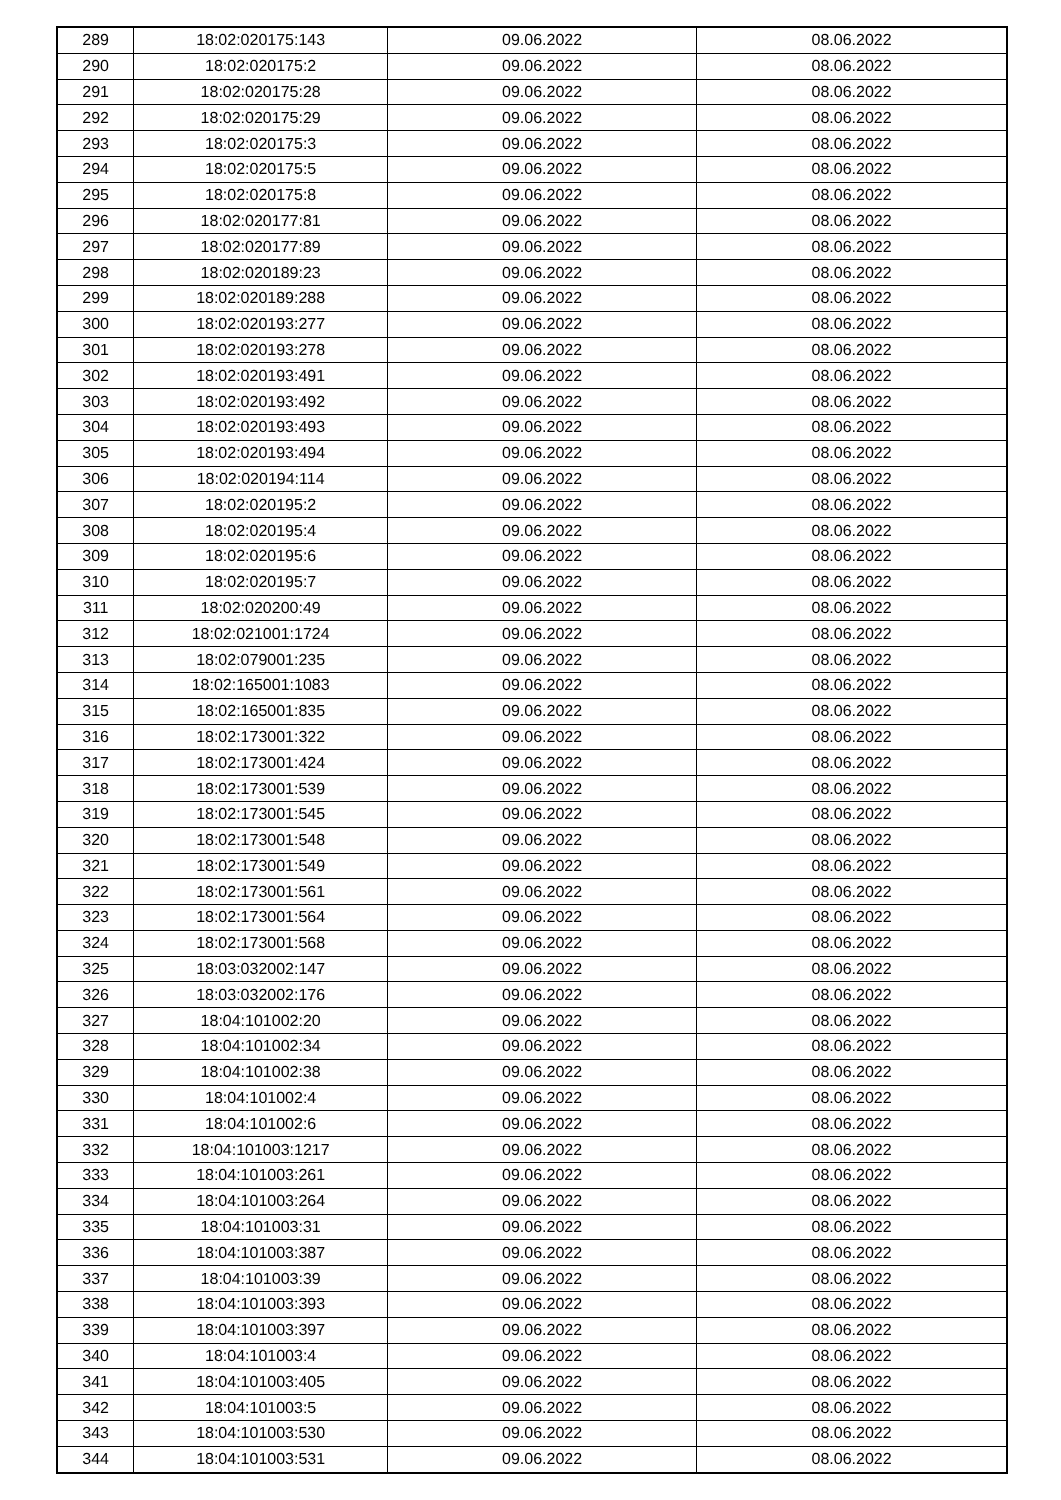| 289 | 18:02:020175:143 | 09.06.2022 | 08.06.2022 |
| 290 | 18:02:020175:2 | 09.06.2022 | 08.06.2022 |
| 291 | 18:02:020175:28 | 09.06.2022 | 08.06.2022 |
| 292 | 18:02:020175:29 | 09.06.2022 | 08.06.2022 |
| 293 | 18:02:020175:3 | 09.06.2022 | 08.06.2022 |
| 294 | 18:02:020175:5 | 09.06.2022 | 08.06.2022 |
| 295 | 18:02:020175:8 | 09.06.2022 | 08.06.2022 |
| 296 | 18:02:020177:81 | 09.06.2022 | 08.06.2022 |
| 297 | 18:02:020177:89 | 09.06.2022 | 08.06.2022 |
| 298 | 18:02:020189:23 | 09.06.2022 | 08.06.2022 |
| 299 | 18:02:020189:288 | 09.06.2022 | 08.06.2022 |
| 300 | 18:02:020193:277 | 09.06.2022 | 08.06.2022 |
| 301 | 18:02:020193:278 | 09.06.2022 | 08.06.2022 |
| 302 | 18:02:020193:491 | 09.06.2022 | 08.06.2022 |
| 303 | 18:02:020193:492 | 09.06.2022 | 08.06.2022 |
| 304 | 18:02:020193:493 | 09.06.2022 | 08.06.2022 |
| 305 | 18:02:020193:494 | 09.06.2022 | 08.06.2022 |
| 306 | 18:02:020194:114 | 09.06.2022 | 08.06.2022 |
| 307 | 18:02:020195:2 | 09.06.2022 | 08.06.2022 |
| 308 | 18:02:020195:4 | 09.06.2022 | 08.06.2022 |
| 309 | 18:02:020195:6 | 09.06.2022 | 08.06.2022 |
| 310 | 18:02:020195:7 | 09.06.2022 | 08.06.2022 |
| 311 | 18:02:020200:49 | 09.06.2022 | 08.06.2022 |
| 312 | 18:02:021001:1724 | 09.06.2022 | 08.06.2022 |
| 313 | 18:02:079001:235 | 09.06.2022 | 08.06.2022 |
| 314 | 18:02:165001:1083 | 09.06.2022 | 08.06.2022 |
| 315 | 18:02:165001:835 | 09.06.2022 | 08.06.2022 |
| 316 | 18:02:173001:322 | 09.06.2022 | 08.06.2022 |
| 317 | 18:02:173001:424 | 09.06.2022 | 08.06.2022 |
| 318 | 18:02:173001:539 | 09.06.2022 | 08.06.2022 |
| 319 | 18:02:173001:545 | 09.06.2022 | 08.06.2022 |
| 320 | 18:02:173001:548 | 09.06.2022 | 08.06.2022 |
| 321 | 18:02:173001:549 | 09.06.2022 | 08.06.2022 |
| 322 | 18:02:173001:561 | 09.06.2022 | 08.06.2022 |
| 323 | 18:02:173001:564 | 09.06.2022 | 08.06.2022 |
| 324 | 18:02:173001:568 | 09.06.2022 | 08.06.2022 |
| 325 | 18:03:032002:147 | 09.06.2022 | 08.06.2022 |
| 326 | 18:03:032002:176 | 09.06.2022 | 08.06.2022 |
| 327 | 18:04:101002:20 | 09.06.2022 | 08.06.2022 |
| 328 | 18:04:101002:34 | 09.06.2022 | 08.06.2022 |
| 329 | 18:04:101002:38 | 09.06.2022 | 08.06.2022 |
| 330 | 18:04:101002:4 | 09.06.2022 | 08.06.2022 |
| 331 | 18:04:101002:6 | 09.06.2022 | 08.06.2022 |
| 332 | 18:04:101003:1217 | 09.06.2022 | 08.06.2022 |
| 333 | 18:04:101003:261 | 09.06.2022 | 08.06.2022 |
| 334 | 18:04:101003:264 | 09.06.2022 | 08.06.2022 |
| 335 | 18:04:101003:31 | 09.06.2022 | 08.06.2022 |
| 336 | 18:04:101003:387 | 09.06.2022 | 08.06.2022 |
| 337 | 18:04:101003:39 | 09.06.2022 | 08.06.2022 |
| 338 | 18:04:101003:393 | 09.06.2022 | 08.06.2022 |
| 339 | 18:04:101003:397 | 09.06.2022 | 08.06.2022 |
| 340 | 18:04:101003:4 | 09.06.2022 | 08.06.2022 |
| 341 | 18:04:101003:405 | 09.06.2022 | 08.06.2022 |
| 342 | 18:04:101003:5 | 09.06.2022 | 08.06.2022 |
| 343 | 18:04:101003:530 | 09.06.2022 | 08.06.2022 |
| 344 | 18:04:101003:531 | 09.06.2022 | 08.06.2022 |